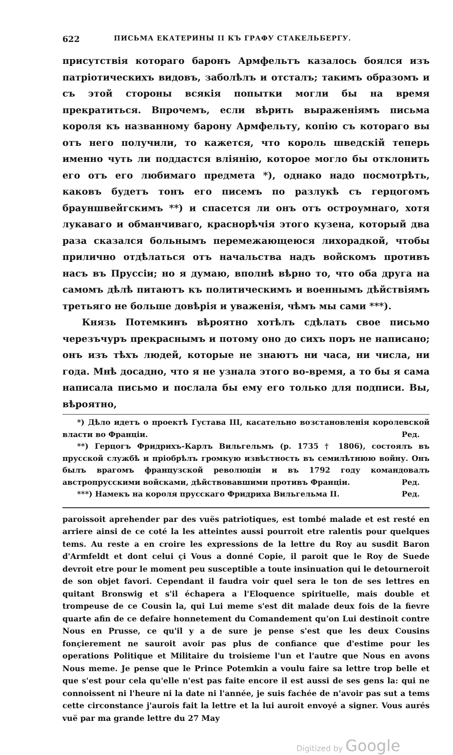622 ПИСЬМА ЕКАТЕРИНЫ II КЪ ГРАФУ СТАКЕЛЬБЕРГУ.
присутствія котораго баронъ Армфельтъ казалось боялся изъ патріотическихъ видовъ, заболѣлъ и отсталъ; такимъ образомъ и съ этой стороны всякія попытки могли бы на время прекратиться. Впрочемъ, если вѣрить выраженіямъ письма короля къ названному барону Армфельту, копію съ котораго вы отъ него получили, то кажется, что король шведскій теперь именно чуть ли поддастся вліянію, которое могло бы отклонить его отъ его любимаго предмета *), однако надо посмотрѣть, каковъ будетъ тонъ его писемъ по разлукѣ съ герцогомъ брауншвейгскимъ **) и спасется ли онъ отъ остроумнаго, хотя лукаваго и обманчиваго, краснорѣчія этого кузена, который два раза сказался больнымъ перемежающеюся лихорадкой, чтобы прилично отдѣлаться отъ начальства надъ войскомъ противъ насъ въ Пруссіи; но я думаю, вполнѣ вѣрно то, что оба друга на самомъ дѣлѣ питаютъ къ политическимъ и военнымъ дѣйствіямъ третьяго не больше довѣрія и уваженія, чѣмъ мы сами ***).
Князь Потемкинъ вѣроятно хотѣлъ сдѣлать свое письмо черезъчуръ прекраснымъ и потому оно до сихъ поръ не написано; онъ изъ тѣхъ людей, которые не знаютъ ни часа, ни числа, ни года. Мнѣ досадно, что я не узнала этого во-время, а то бы я сама написала письмо и послала бы ему его только для подписи. Вы, вѣроятно,
*) Дѣло идетъ о проектѣ Густава III, касательно возстановленія королевской власти во Франціи. Ред.
**) Герцогъ Фридрихъ-Карлъ Вильгельмъ (р. 1735 † 1806), состоялъ въ прусской службѣ и пріобрѣлъ громкую извѣстность въ семилѣтнюю войну. Онъ былъ врагомъ французской революціи и въ 1792 году командовалъ австропрусскими войсками, дѣйствовавшими противъ Франціи. Ред.
***) Намекъ на короля прусскаго Фридриха Вильгельма II. Ред.
paroissoit aprehender par des vuës patriotiques, est tombé malade et est resté en arriere ainsi de ce coté la les atteintes aussi pourroit etre ralentis pour quelques tems. Au reste a en croire les expressions de la lettre du Roy au susdit Baron d'Armfeldt et dont celui çi Vous a donné Copie, il paroit que le Roy de Suede devroit etre pour le moment peu susceptible a toute insinuation qui le detourneroit de son objet favori. Cependant il faudra voir quel sera le ton de ses lettres en quitant Bronswig et s'il échapera a l'Eloquence spirituelle, mais double et trompeuse de ce Cousin la, qui Lui meme s'est dit malade deux fois de la fievre quarte afin de ce defaire honnetement du Comandement qu'on Lui destinoit contre Nous en Prusse, ce qu'il y a de sure je pense s'est que les deux Cousins fonçierement ne sauroit avoir pas plus de confiance que d'estime pour les operations Politique et Militaire du troisieme l'un et l'autre que Nous en avons Nous meme. Je pense que le Prince Potemkin a voulu faire sa lettre trop belle et que s'est pour cela qu'elle n'est pas faite encore il est aussi de ses gens la: qui ne connoissent ni l'heure ni la date ni l'année, je suis fachée de n'avoir pas sut a tems cette circonstance j'aurois fait la lettre et la lui auroit envoyé a signer. Vous aurés vuë par ma grande lettre du 27 May
Digitized by Google